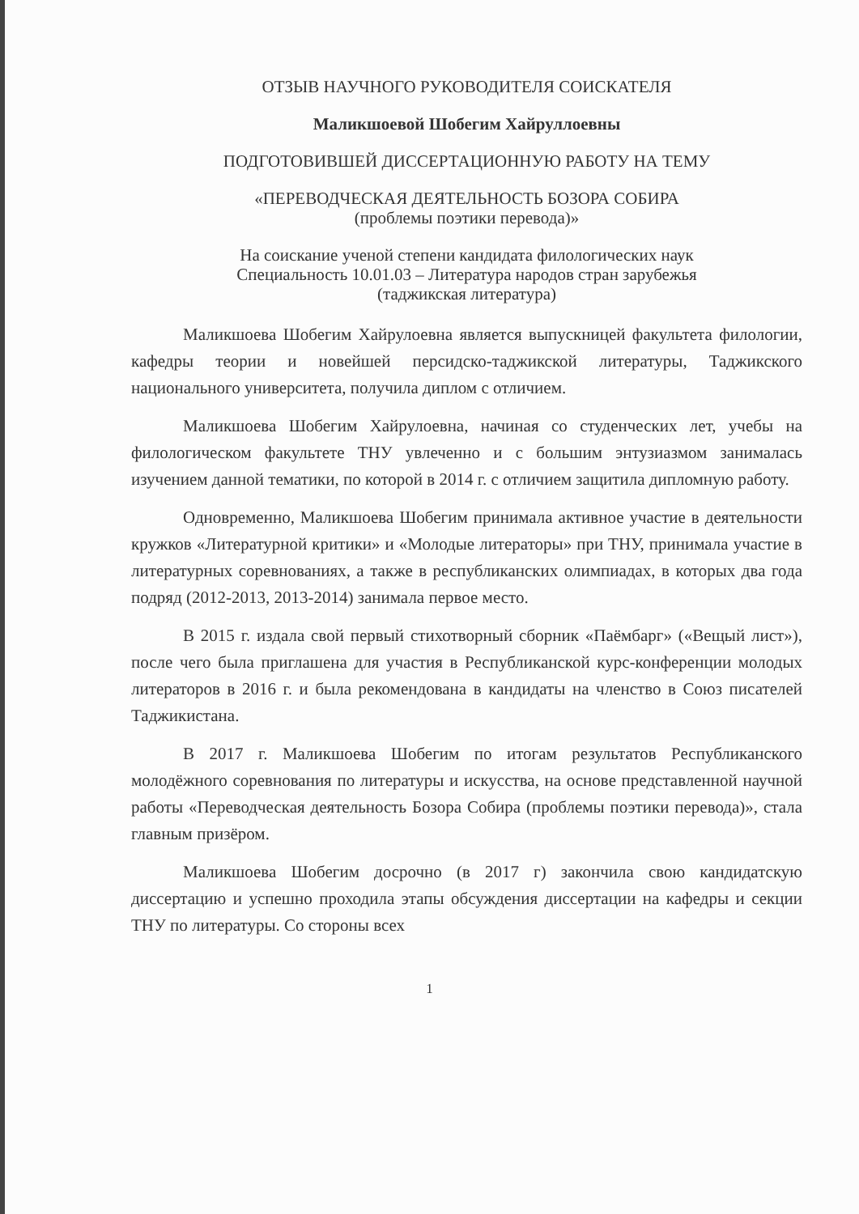ОТЗЫВ НАУЧНОГО РУКОВОДИТЕЛЯ СОИСКАТЕЛЯ
Маликшоевой Шобегим Хайруллоевны
ПОДГОТОВИВШЕЙ ДИССЕРТАЦИОННУЮ РАБОТУ НА ТЕМУ
«ПЕРЕВОДЧЕСКАЯ ДЕЯТЕЛЬНОСТЬ БОЗОРА СОБИРА
(проблемы поэтики перевода)»
На соискание ученой степени кандидата филологических наук
Специальность 10.01.03 – Литература народов стран зарубежья
(таджикская литература)
Маликшоева Шобегим Хайрулоевна является выпускницей факультета филологии, кафедры теории и новейшей персидско-таджикской литературы, Таджикского национального университета, получила диплом с отличием.
Маликшоева Шобегим Хайрулоевна, начиная со студенческих лет, учебы на филологическом факультете ТНУ увлеченно и с большим энтузиазмом занималась изучением данной тематики, по которой в 2014 г. с отличием защитила дипломную работу.
Одновременно, Маликшоева Шобегим принимала активное участие в деятельности кружков «Литературной критики» и «Молодые литераторы» при ТНУ, принимала участие в литературных соревнованиях, а также в республиканских олимпиадах, в которых два года подряд (2012-2013, 2013-2014) занимала первое место.
В 2015 г. издала свой первый стихотворный сборник «Паёмбарг» («Вещый лист»), после чего была приглашена для участия в Республиканской курс-конференции молодых литераторов в 2016 г. и была рекомендована в кандидаты на членство в Союз писателей Таджикистана.
В 2017 г. Маликшоева Шобегим по итогам результатов Республиканского молодёжного соревнования по литературы и искусства, на основе представленной научной работы «Переводческая деятельность Бозора Собира (проблемы поэтики перевода)», стала главным призёром.
Маликшоева Шобегим досрочно (в 2017 г) закончила свою кандидатскую диссертацию и успешно проходила этапы обсуждения диссертации на кафедры и секции ТНУ по литературы. Со стороны всех
1